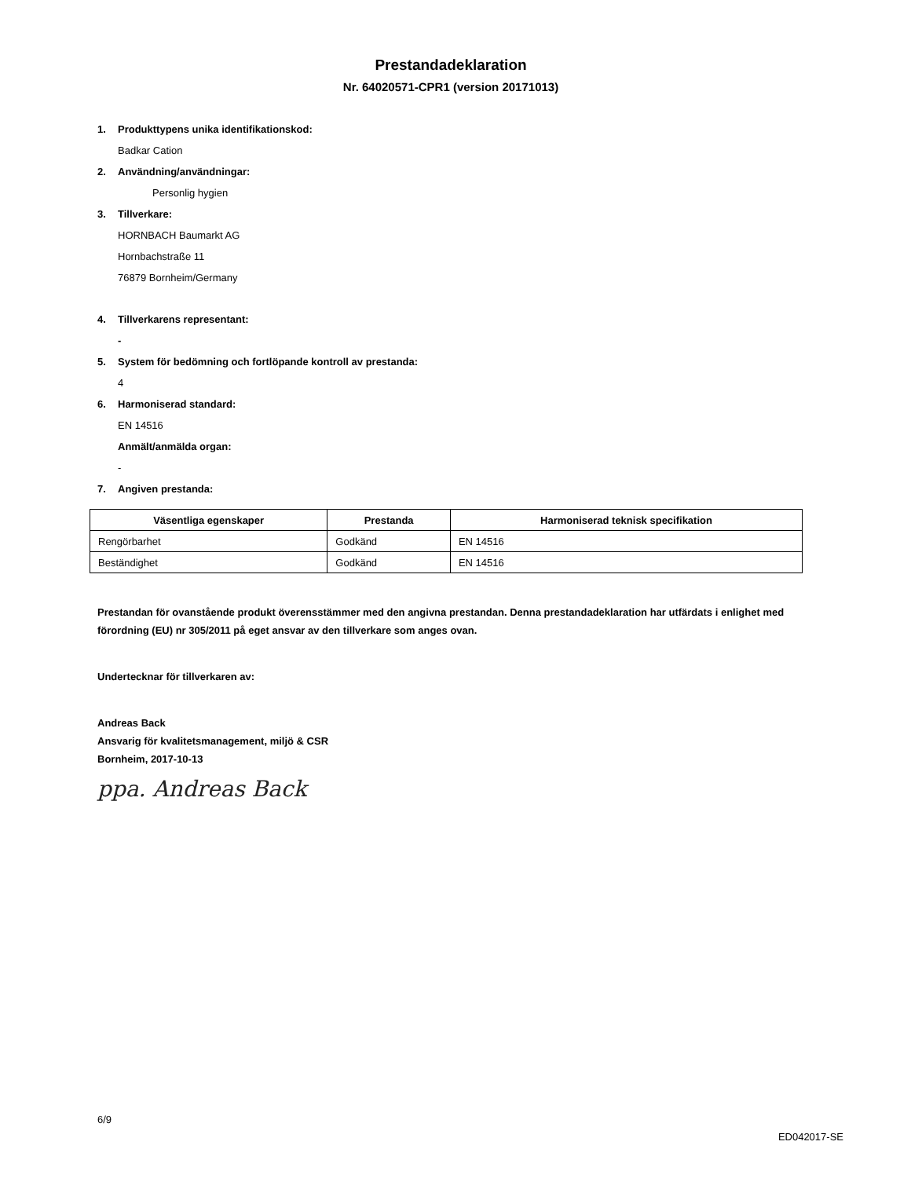Prestandadeklaration
Nr. 64020571-CPR1 (version 20171013)
1. Produkttypens unika identifikationskod:
Badkar Cation
2. Användning/användningar:
Personlig hygien
3. Tillverkare:
HORNBACH Baumarkt AG
Hornbachstraße 11
76879 Bornheim/Germany
4. Tillverkarens representant:
-
5. System för bedömning och fortlöpande kontroll av prestanda:
4
6. Harmoniserad standard:
EN 14516
Anmält/anmälda organ:
-
7. Angiven prestanda:
| Väsentliga egenskaper | Prestanda | Harmoniserad teknisk specifikation |
| --- | --- | --- |
| Rengörbarhet | Godkänd | EN 14516 |
| Beständighet | Godkänd | EN 14516 |
Prestandan för ovanstående produkt överensstämmer med den angivna prestandan. Denna prestandadeklaration har utfärdats i enlighet med förordning (EU) nr 305/2011 på eget ansvar av den tillverkare som anges ovan.
Undertecknar för tillverkaren av:
Andreas Back
Ansvarig för kvalitetsmanagement, miljö & CSR
Bornheim, 2017-10-13
ppa. Andreas Back
6/9
ED042017-SE